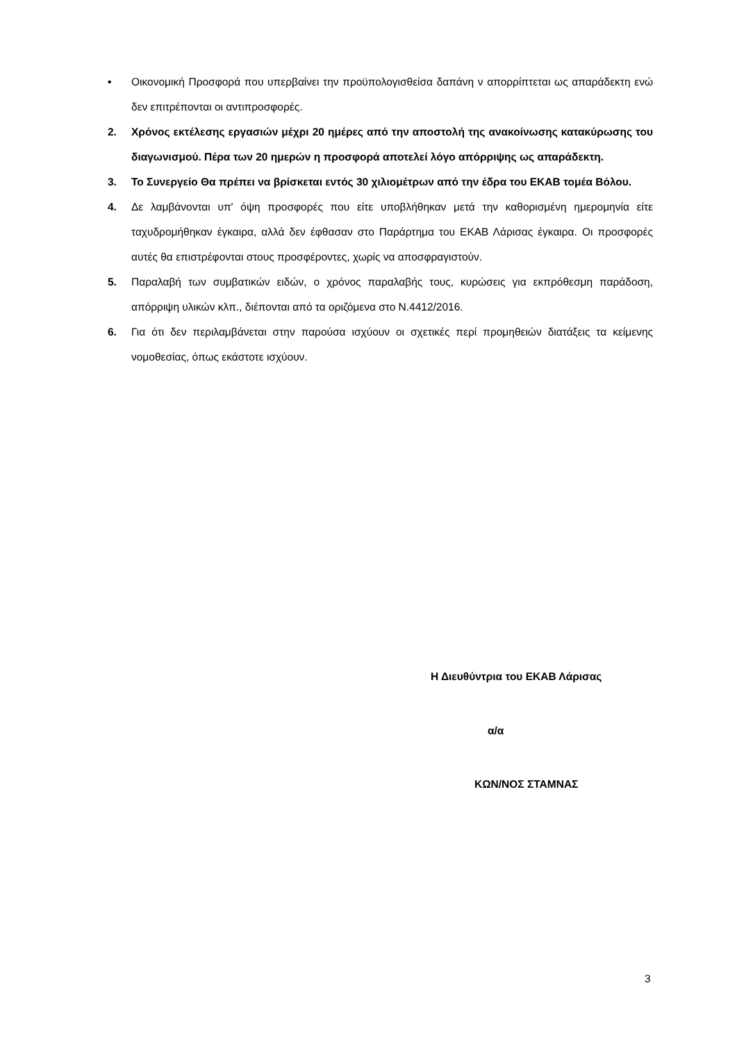• Οικονομική Προσφορά που υπερβαίνει την προϋπολογισθείσα δαπάνη ν απορρίπτεται ως απαράδεκτη ενώ δεν επιτρέπονται οι αντιπροσφορές.
2. Χρόνος εκτέλεσης εργασιών μέχρι 20 ημέρες από την αποστολή της ανακοίνωσης κατακύρωσης του διαγωνισμού. Πέρα των 20 ημερών η προσφορά αποτελεί λόγο απόρριψης ως απαράδεκτη.
3. Το Συνεργείο Θα πρέπει να βρίσκεται εντός 30 χιλιομέτρων από την έδρα του ΕΚΑΒ τομέα Βόλου.
4. Δε λαμβάνονται υπ' όψη προσφορές που είτε υποβλήθηκαν μετά την καθορισμένη ημερομηνία είτε ταχυδρομήθηκαν έγκαιρα, αλλά δεν έφθασαν στο Παράρτημα του ΕΚΑΒ Λάρισας έγκαιρα. Οι προσφορές αυτές θα επιστρέφονται στους προσφέροντες, χωρίς να αποσφραγιστούν.
5. Παραλαβή των συμβατικών ειδών, ο χρόνος παραλαβής τους, κυρώσεις για εκπρόθεσμη παράδοση, απόρριψη υλικών κλπ., διέπονται από τα οριζόμενα στο Ν.4412/2016.
6. Για ότι δεν περιλαμβάνεται στην παρούσα ισχύουν οι σχετικές περί προμηθειών διατάξεις τα κείμενης νομοθεσίας, όπως εκάστοτε ισχύουν.
Η Διευθύντρια του ΕΚΑΒ Λάρισας
α/α
ΚΩΝ/ΝΟΣ ΣΤΑΜΝΑΣ
3